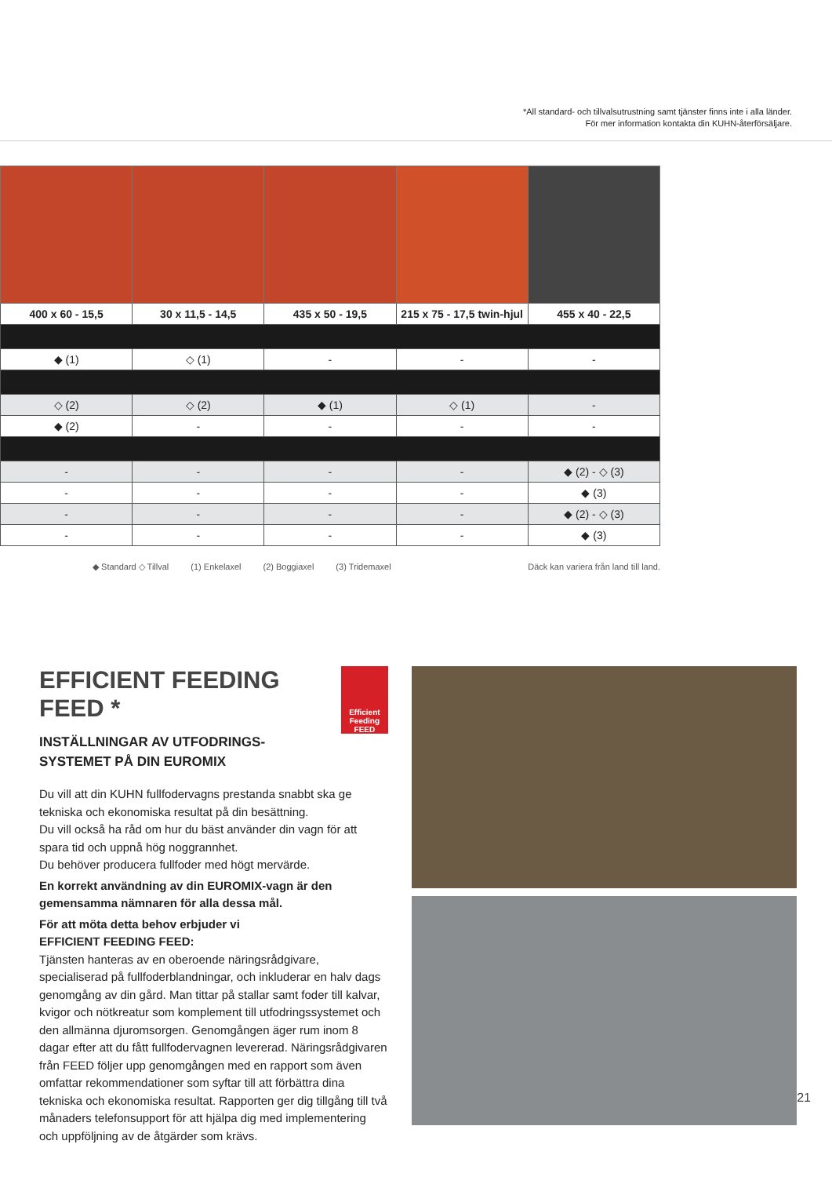*All standard- och tillvalsutrustning samt tjänster finns inte i alla länder.
För mer information kontakta din KUHN-återförsäljare.
| 400 x 60 - 15,5 | 30 x 11,5 - 14,5 | 435 x 50 - 19,5 | 215 x 75 - 17,5 twin-hjul | 455 x 40 - 22,5 |
| --- | --- | --- | --- | --- |
| ◆ (1) | ◇ (1) | - | - | - |
| ◇ (2) | ◇ (2) | ◆ (1) | ◇ (1) | - |
| ◆ (2) | - | - | - | - |
| - | - | - | - | ◆ (2) - ◇ (3) |
| - | - | - | - | ◆ (3) |
| - | - | - | - | ◆ (2) - ◇ (3) |
| - | - | - | - | ◆ (3) |
◆ Standard ◇ Tillval (1) Enkelaxel (2) Boggiaxel (3) Tridemaxel Däck kan variera från land till land.
EFFICIENT FEEDING FEED *
INSTÄLLNINGAR AV UTFODRINGS-
SYSTEMET PÅ DIN EUROMIX
Efficient Feeding
FEED
Du vill att din KUHN fullfodervagns prestanda snabbt ska ge tekniska och ekonomiska resultat på din besättning.
Du vill också ha råd om hur du bäst använder din vagn för att spara tid och uppnå hög noggrannhet.
Du behöver producera fullfoder med högt mervärde.
En korrekt användning av din EUROMIX-vagn är den gemensamma nämnaren för alla dessa mål.
För att möta detta behov erbjuder vi
EFFICIENT FEEDING FEED:
Tjänsten hanteras av en oberoende näringsrådgivare, specialiserad på fullfoderblandningar, och inkluderar en halv dags genomgång av din gård. Man tittar på stallar samt foder till kalvar, kvigor och nötkreatur som komplement till utfodringssystemet och den allmänna djuromsorgen. Genomgången äger rum inom 8 dagar efter att du fått fullfodervagnen levererad. Näringsrådgivaren från FEED följer upp genomgången med en rapport som även omfattar rekommendationer som syftar till att förbättra dina tekniska och ekonomiska resultat. Rapporten ger dig tillgång till två månaders telefonsupport för att hjälpa dig med implementering och uppföljning av de åtgärder som krävs.
21